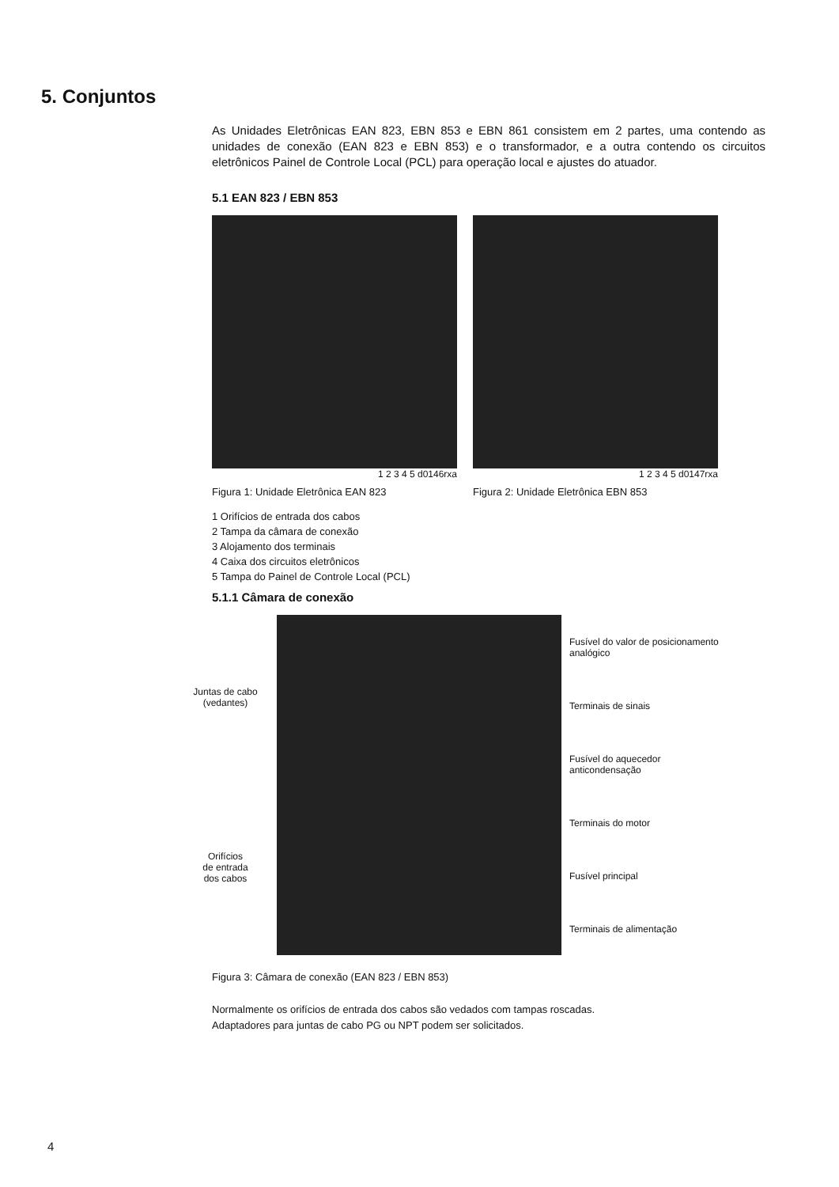5. Conjuntos
As Unidades Eletrônicas EAN 823, EBN 853 e EBN 861 consistem em 2 partes, uma contendo as unidades de conexão (EAN 823 e EBN 853) e o transformador, e a outra contendo os circuitos eletrônicos Painel de Controle Local (PCL) para operação local e ajustes do atuador.
5.1 EAN 823 / EBN 853
1 2 3 4 5 d0146rxa
Figura 1: Unidade Eletrônica EAN 823
1 2 3 4 5 d0147rxa
Figura 2: Unidade Eletrônica EBN 853
1 Orifícios de entrada dos cabos
2 Tampa da câmara de conexão
3 Alojamento dos terminais
4 Caixa dos circuitos eletrônicos
5 Tampa do Painel de Controle Local (PCL)
5.1.1 Câmara de conexão
Juntas de cabo
(vedantes)
Orifícios
de entrada
dos cabos
Fusível do valor de posicionamento analógico
Terminais de sinais
Fusível do aquecedor anticondensação
Terminais do motor
Fusível principal
Terminais de alimentação
Figura 3: Câmara de conexão (EAN 823 / EBN 853)
Normalmente os orifícios de entrada dos cabos são vedados com tampas roscadas.
Adaptadores para juntas de cabo PG ou NPT podem ser solicitados.
4